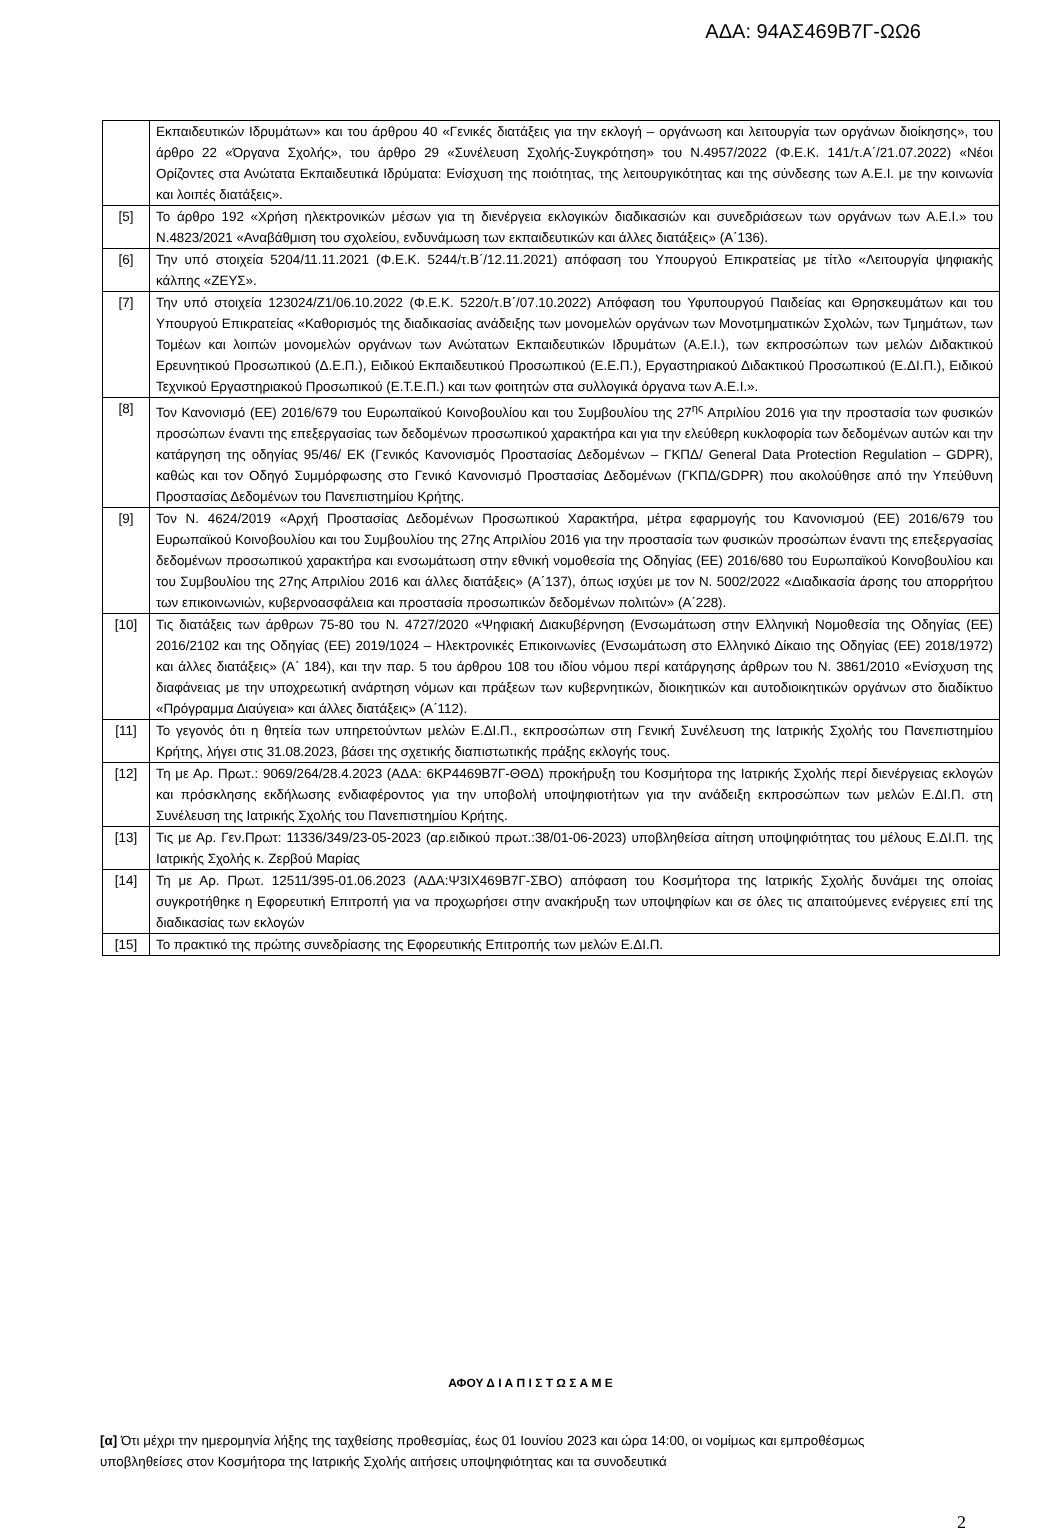ΑΔΑ: 94ΑΣ469Β7Γ-ΩΩ6
| | Εκπαιδευτικών Ιδρυμάτων» και του άρθρου 40 «Γενικές διατάξεις για την εκλογή – οργάνωση και λειτουργία των οργάνων διοίκησης», του άρθρο 22 «Όργανα Σχολής», του άρθρο 29 «Συνέλευση Σχολής-Συγκρότηση» του Ν.4957/2022 (Φ.Ε.Κ. 141/τ.Α΄/21.07.2022) «Νέοι Ορίζοντες στα Ανώτατα Εκπαιδευτικά Ιδρύματα: Ενίσχυση της ποιότητας, της λειτουργικότητας και της σύνδεσης των Α.Ε.Ι. με την κοινωνία και λοιπές διατάξεις». |
| [5] | Το άρθρο 192 «Χρήση ηλεκτρονικών μέσων για τη διενέργεια εκλογικών διαδικασιών και συνεδριάσεων των οργάνων των Α.Ε.Ι.» του Ν.4823/2021 «Αναβάθμιση του σχολείου, ενδυνάμωση των εκπαιδευτικών και άλλες διατάξεις» (Α΄136). |
| [6] | Την υπό στοιχεία 5204/11.11.2021 (Φ.Ε.Κ. 5244/τ.Β΄/12.11.2021) απόφαση του Υπουργού Επικρατείας με τίτλο «Λειτουργία ψηφιακής κάλπης «ΖΕΥΣ». |
| [7] | Την υπό στοιχεία 123024/Ζ1/06.10.2022 (Φ.Ε.Κ. 5220/τ.Β΄/07.10.2022) Απόφαση του Υφυπουργού Παιδείας και Θρησκευμάτων και του Υπουργού Επικρατείας «Καθορισμός της διαδικασίας ανάδειξης των μονομελών οργάνων των Μονοτμηματικών Σχολών, των Τμημάτων, των Τομέων και λοιπών μονομελών οργάνων των Ανώτατων Εκπαιδευτικών Ιδρυμάτων (Α.Ε.Ι.), των εκπροσώπων των μελών Διδακτικού Ερευνητικού Προσωπικού (Δ.Ε.Π.), Ειδικού Εκπαιδευτικού Προσωπικού (Ε.Ε.Π.), Εργαστηριακού Διδακτικού Προσωπικού (Ε.ΔΙ.Π.), Ειδικού Τεχνικού Εργαστηριακού Προσωπικού (Ε.Τ.Ε.Π.) και των φοιτητών στα συλλογικά όργανα των Α.Ε.Ι.». |
| [8] | Τον Κανονισμό (ΕΕ) 2016/679 του Ευρωπαϊκού Κοινοβουλίου και του Συμβουλίου της 27<sup>ης</sup> Απριλίου 2016 για την προστασία των φυσικών προσώπων έναντι της επεξεργασίας των δεδομένων προσωπικού χαρακτήρα και για την ελεύθερη κυκλοφορία των δεδομένων αυτών και την κατάργηση της οδηγίας 95/46/ ΕΚ (Γενικός Κανονισμός Προστασίας Δεδομένων – ΓΚΠΔ/ General Data Protection Regulation – GDPR), καθώς και τον Οδηγό Συμμόρφωσης στο Γενικό Κανονισμό Προστασίας Δεδομένων (ΓΚΠΔ/GDPR) που ακολούθησε από την Υπεύθυνη Προστασίας Δεδομένων του Πανεπιστημίου Κρήτης. |
| [9] | Τον Ν. 4624/2019 «Αρχή Προστασίας Δεδομένων Προσωπικού Χαρακτήρα, μέτρα εφαρμογής του Κανονισμού (ΕΕ) 2016/679 του Ευρωπαϊκού Κοινοβουλίου και του Συμβουλίου της 27ης Απριλίου 2016 για την προστασία των φυσικών προσώπων έναντι της επεξεργασίας δεδομένων προσωπικού χαρακτήρα και ενσωμάτωση στην εθνική νομοθεσία της Οδηγίας (ΕΕ) 2016/680 του Ευρωπαϊκού Κοινοβουλίου και του Συμβουλίου της 27ης Απριλίου 2016 και άλλες διατάξεις» (Α΄137), όπως ισχύει με τον Ν. 5002/2022 «Διαδικασία άρσης του απορρήτου των επικοινωνιών, κυβερνοασφάλεια και προστασία προσωπικών δεδομένων πολιτών» (Α΄228). |
| [10] | Τις διατάξεις των άρθρων 75-80 του Ν. 4727/2020 «Ψηφιακή Διακυβέρνηση (Ενσωμάτωση στην Ελληνική Νομοθεσία της Οδηγίας (ΕΕ) 2016/2102 και της Οδηγίας (ΕΕ) 2019/1024 – Ηλεκτρονικές Επικοινωνίες (Ενσωμάτωση στο Ελληνικό Δίκαιο της Οδηγίας (ΕΕ) 2018/1972) και άλλες διατάξεις» (Α΄ 184), και την παρ. 5 του άρθρου 108 του ιδίου νόμου περί κατάργησης άρθρων του Ν. 3861/2010 «Ενίσχυση της διαφάνειας με την υποχρεωτική ανάρτηση νόμων και πράξεων των κυβερνητικών, διοικητικών και αυτοδιοικητικών οργάνων στο διαδίκτυο «Πρόγραμμα Διαύγεια» και άλλες διατάξεις» (Α΄112). |
| [11] | Το γεγονός ότι η θητεία των υπηρετούντων μελών Ε.ΔΙ.Π., εκπροσώπων στη Γενική Συνέλευση της Ιατρικής Σχολής του Πανεπιστημίου Κρήτης, λήγει στις 31.08.2023, βάσει της σχετικής διαπιστωτικής πράξης εκλογής τους. |
| [12] | Τη με Αρ. Πρωτ.: 9069/264/28.4.2023 (ΑΔΑ: 6ΚΡ4469Β7Γ-ΘΘΔ) προκήρυξη του Κοσμήτορα της Ιατρικής Σχολής περί διενέργειας εκλογών και πρόσκλησης εκδήλωσης ενδιαφέροντος για την υποβολή υποψηφιοτήτων για την ανάδειξη εκπροσώπων των μελών Ε.ΔΙ.Π. στη Συνέλευση της Ιατρικής Σχολής του Πανεπιστημίου Κρήτης. |
| [13] | Τις με Αρ. Γεν.Πρωτ: 11336/349/23-05-2023 (αρ.ειδικού πρωτ.:38/01-06-2023) υποβληθείσα αίτηση υποψηφιότητας του μέλους Ε.ΔΙ.Π. της Ιατρικής Σχολής κ. Ζερβού Μαρίας |
| [14] | Τη με Αρ. Πρωτ. 12511/395-01.06.2023 (ΑΔΑ:Ψ3ΙΧ469Β7Γ-ΣΒΟ) απόφαση του Κοσμήτορα της Ιατρικής Σχολής δυνάμει της οποίας συγκροτήθηκε η Εφορευτική Επιτροπή για να προχωρήσει στην ανακήρυξη των υποψηφίων και σε όλες τις απαιτούμενες ενέργειες επί της διαδικασίας των εκλογών |
| [15] | Το πρακτικό της πρώτης συνεδρίασης της Εφορευτικής Επιτροπής των μελών Ε.ΔΙ.Π. |
ΑΦΟΥ Δ Ι Α Π Ι Σ Τ Ω Σ Α Μ Ε
[α] Ότι μέχρι την ημερομηνία λήξης της ταχθείσης προθεσμίας, έως 01 Ιουνίου 2023 και ώρα 14:00, οι νομίμως και εμπροθέσμως υποβληθείσες στον Κοσμήτορα της Ιατρικής Σχολής αιτήσεις υποψηφιότητας και τα συνοδευτικά
2